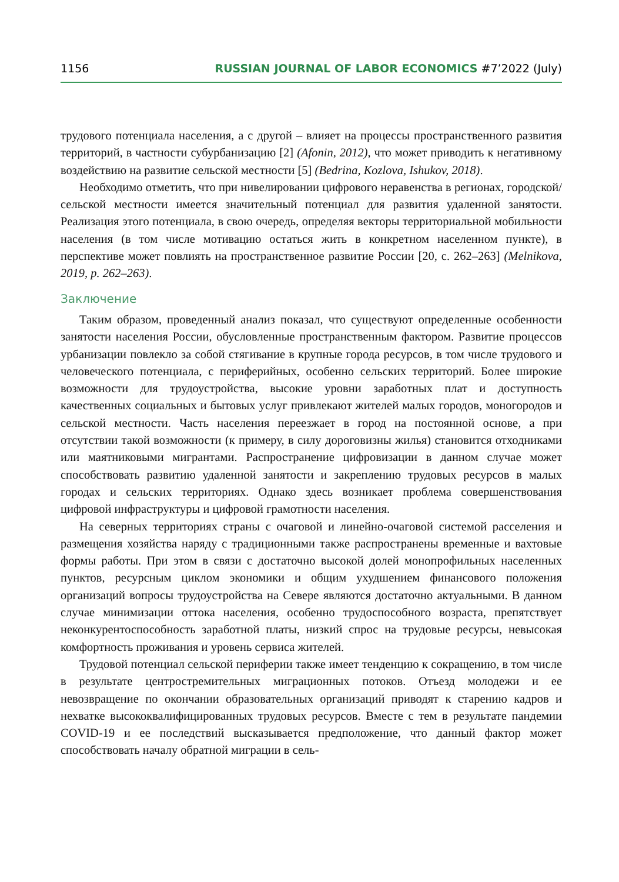1156 RUSSIAN JOURNAL OF LABOR ECONOMICS #7’2022 (July)
трудового потенциала населения, а с другой – влияет на процессы пространственного развития территорий, в частности субурбанизацию [2] (Afonin, 2012), что может приводить к негативному воздействию на развитие сельской местности [5] (Bedrina, Kozlova, Ishukov, 2018).
Необходимо отметить, что при нивелировании цифрового неравенства в регионах, городской/сельской местности имеется значительный потенциал для развития удаленной занятости. Реализация этого потенциала, в свою очередь, определяя векторы территориальной мобильности населения (в том числе мотивацию остаться жить в конкретном населенном пункте), в перспективе может повлиять на пространственное развитие России [20, с. 262–263] (Melnikova, 2019, p. 262–263).
Заключение
Таким образом, проведенный анализ показал, что существуют определенные особенности занятости населения России, обусловленные пространственным фактором. Развитие процессов урбанизации повлекло за собой стягивание в крупные города ресурсов, в том числе трудового и человеческого потенциала, с периферийных, особенно сельских территорий. Более широкие возможности для трудоустройства, высокие уровни заработных плат и доступность качественных социальных и бытовых услуг привлекают жителей малых городов, моногородов и сельской местности. Часть населения переезжает в город на постоянной основе, а при отсутствии такой возможности (к примеру, в силу дороговизны жилья) становится отходниками или маятниковыми мигрантами. Распространение цифровизации в данном случае может способствовать развитию удаленной занятости и закреплению трудовых ресурсов в малых городах и сельских территориях. Однако здесь возникает проблема совершенствования цифровой инфраструктуры и цифровой грамотности населения.
На северных территориях страны с очаговой и линейно-очаговой системой расселения и размещения хозяйства наряду с традиционными также распространены временные и вахтовые формы работы. При этом в связи с достаточно высокой долей монопрофильных населенных пунктов, ресурсным циклом экономики и общим ухудшением финансового положения организаций вопросы трудоустройства на Севере являются достаточно актуальными. В данном случае минимизации оттока населения, особенно трудоспособного возраста, препятствует неконкурентоспособность заработной платы, низкий спрос на трудовые ресурсы, невысокая комфортность проживания и уровень сервиса жителей.
Трудовой потенциал сельской периферии также имеет тенденцию к сокращению, в том числе в результате центростремительных миграционных потоков. Отъезд молодежи и ее невозвращение по окончании образовательных организаций приводят к старению кадров и нехватке высококвалифицированных трудовых ресурсов. Вместе с тем в результате пандемии COVID-19 и ее последствий высказывается предположение, что данный фактор может способствовать началу обратной миграции в сель-